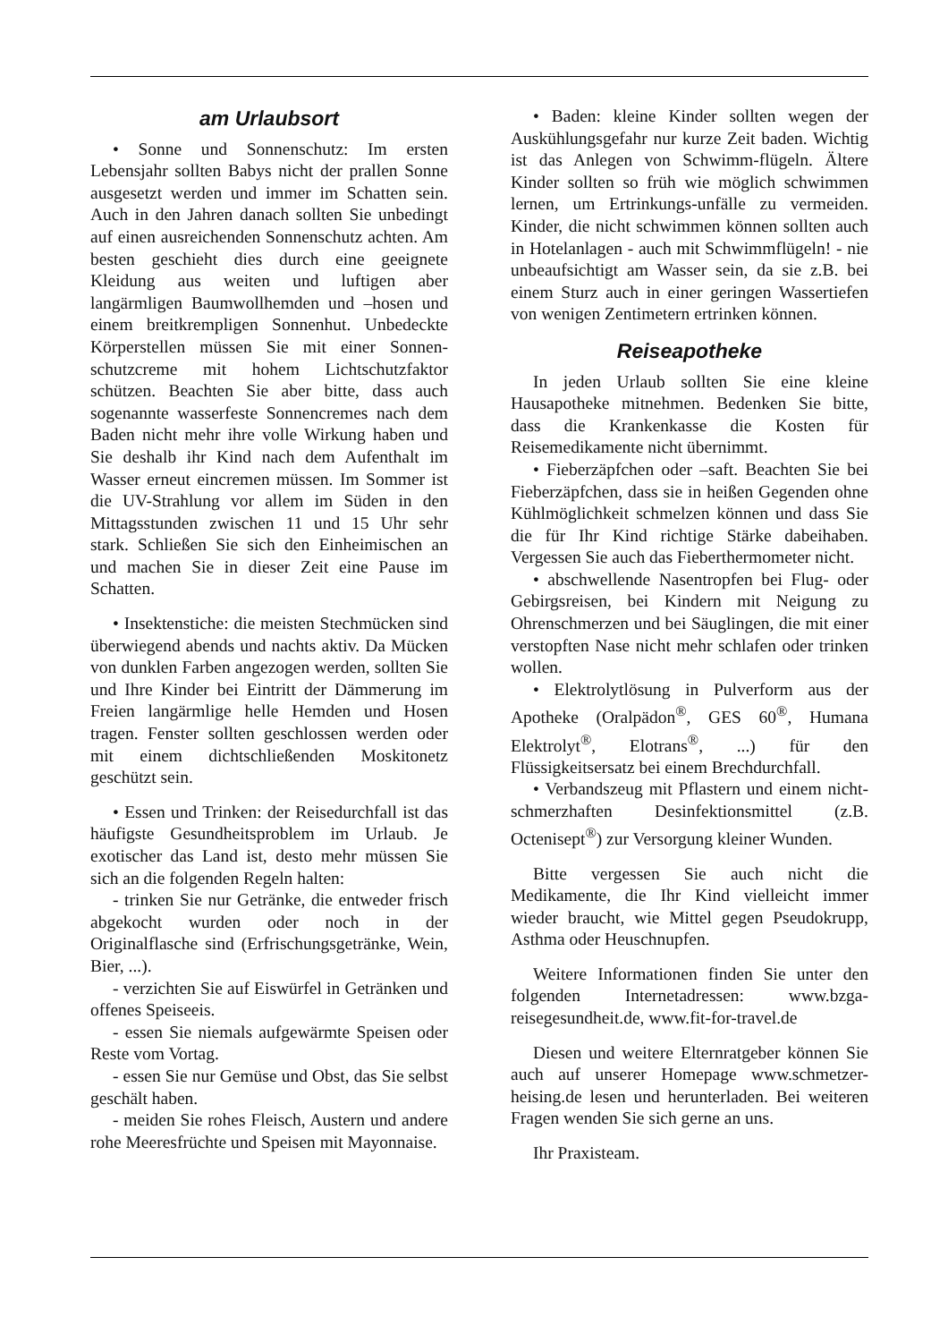am Urlaubsort
• Sonne und Sonnenschutz: Im ersten Lebensjahr sollten Babys nicht der prallen Sonne ausgesetzt werden und immer im Schatten sein. Auch in den Jahren danach sollten Sie unbedingt auf einen ausreichenden Sonnenschutz achten. Am besten geschieht dies durch eine geeignete Kleidung aus weiten und luftigen aber langärmligen Baumwollhemden und –hosen und einem breitkrempligen Sonnenhut. Unbedeckte Körperstellen müssen Sie mit einer Sonnen-schutzcreme mit hohem Lichtschutzfaktor schützen. Beachten Sie aber bitte, dass auch sogenannte wasserfeste Sonnencremes nach dem Baden nicht mehr ihre volle Wirkung haben und Sie deshalb ihr Kind nach dem Aufenthalt im Wasser erneut eincremen müssen. Im Sommer ist die UV-Strahlung vor allem im Süden in den Mittagsstunden zwischen 11 und 15 Uhr sehr stark. Schließen Sie sich den Einheimischen an und machen Sie in dieser Zeit eine Pause im Schatten.
• Insektenstiche: die meisten Stechmücken sind überwiegend abends und nachts aktiv. Da Mücken von dunklen Farben angezogen werden, sollten Sie und Ihre Kinder bei Eintritt der Dämmerung im Freien langärmlige helle Hemden und Hosen tragen. Fenster sollten geschlossen werden oder mit einem dichtschließenden Moskitonetz geschützt sein.
• Essen und Trinken: der Reisedurchfall ist das häufigste Gesundheitsproblem im Urlaub. Je exotischer das Land ist, desto mehr müssen Sie sich an die folgenden Regeln halten:
- trinken Sie nur Getränke, die entweder frisch abgekocht wurden oder noch in der Originalflasche sind (Erfrischungsgetränke, Wein, Bier, ...).
- verzichten Sie auf Eiswürfel in Getränken und offenes Speiseeis.
- essen Sie niemals aufgewärmte Speisen oder Reste vom Vortag.
- essen Sie nur Gemüse und Obst, das Sie selbst geschält haben.
- meiden Sie rohes Fleisch, Austern und andere rohe Meeresfrüchte und Speisen mit Mayonnaise.
• Baden: kleine Kinder sollten wegen der Auskühlungsgefahr nur kurze Zeit baden. Wichtig ist das Anlegen von Schwimm-flügeln. Ältere Kinder sollten so früh wie möglich schwimmen lernen, um Ertrinkungs-unfälle zu vermeiden. Kinder, die nicht schwimmen können sollten auch in Hotelanlagen - auch mit Schwimmflügeln! - nie unbeaufsichtigt am Wasser sein, da sie z.B. bei einem Sturz auch in einer geringen Wassertiefen von wenigen Zentimetern ertrinken können.
Reiseapotheke
In jeden Urlaub sollten Sie eine kleine Hausapotheke mitnehmen. Bedenken Sie bitte, dass die Krankenkasse die Kosten für Reisemedikamente nicht übernimmt.
• Fieberzäpfchen oder –saft. Beachten Sie bei Fieberzäpfchen, dass sie in heißen Gegenden ohne Kühlmöglichkeit schmelzen können und dass Sie die für Ihr Kind richtige Stärke dabeihaben. Vergessen Sie auch das Fieberthermometer nicht.
• abschwellende Nasentropfen bei Flug- oder Gebirgsreisen, bei Kindern mit Neigung zu Ohrenschmerzen und bei Säuglingen, die mit einer verstopften Nase nicht mehr schlafen oder trinken wollen.
• Elektrolytlösung in Pulverform aus der Apotheke (Oralpädon<sup>®</sup>, GES 60<sup>®</sup>, Humana Elektrolyt<sup>®</sup>, Elotrans<sup>®</sup>, ...) für den Flüssigkeitsersatz bei einem Brechdurchfall.
• Verbandszeug mit Pflastern und einem nicht-schmerzhaften Desinfektionsmittel (z.B. Octenisept<sup>®</sup>) zur Versorgung kleiner Wunden.
Bitte vergessen Sie auch nicht die Medikamente, die Ihr Kind vielleicht immer wieder braucht, wie Mittel gegen Pseudokrupp, Asthma oder Heuschnupfen.
Weitere Informationen finden Sie unter den folgenden Internetadressen: www.bzga-reisegesundheit.de, www.fit-for-travel.de
Diesen und weitere Elternratgeber können Sie auch auf unserer Homepage www.schmetzer-heising.de lesen und herunterladen. Bei weiteren Fragen wenden Sie sich gerne an uns.
Ihr Praxisteam.